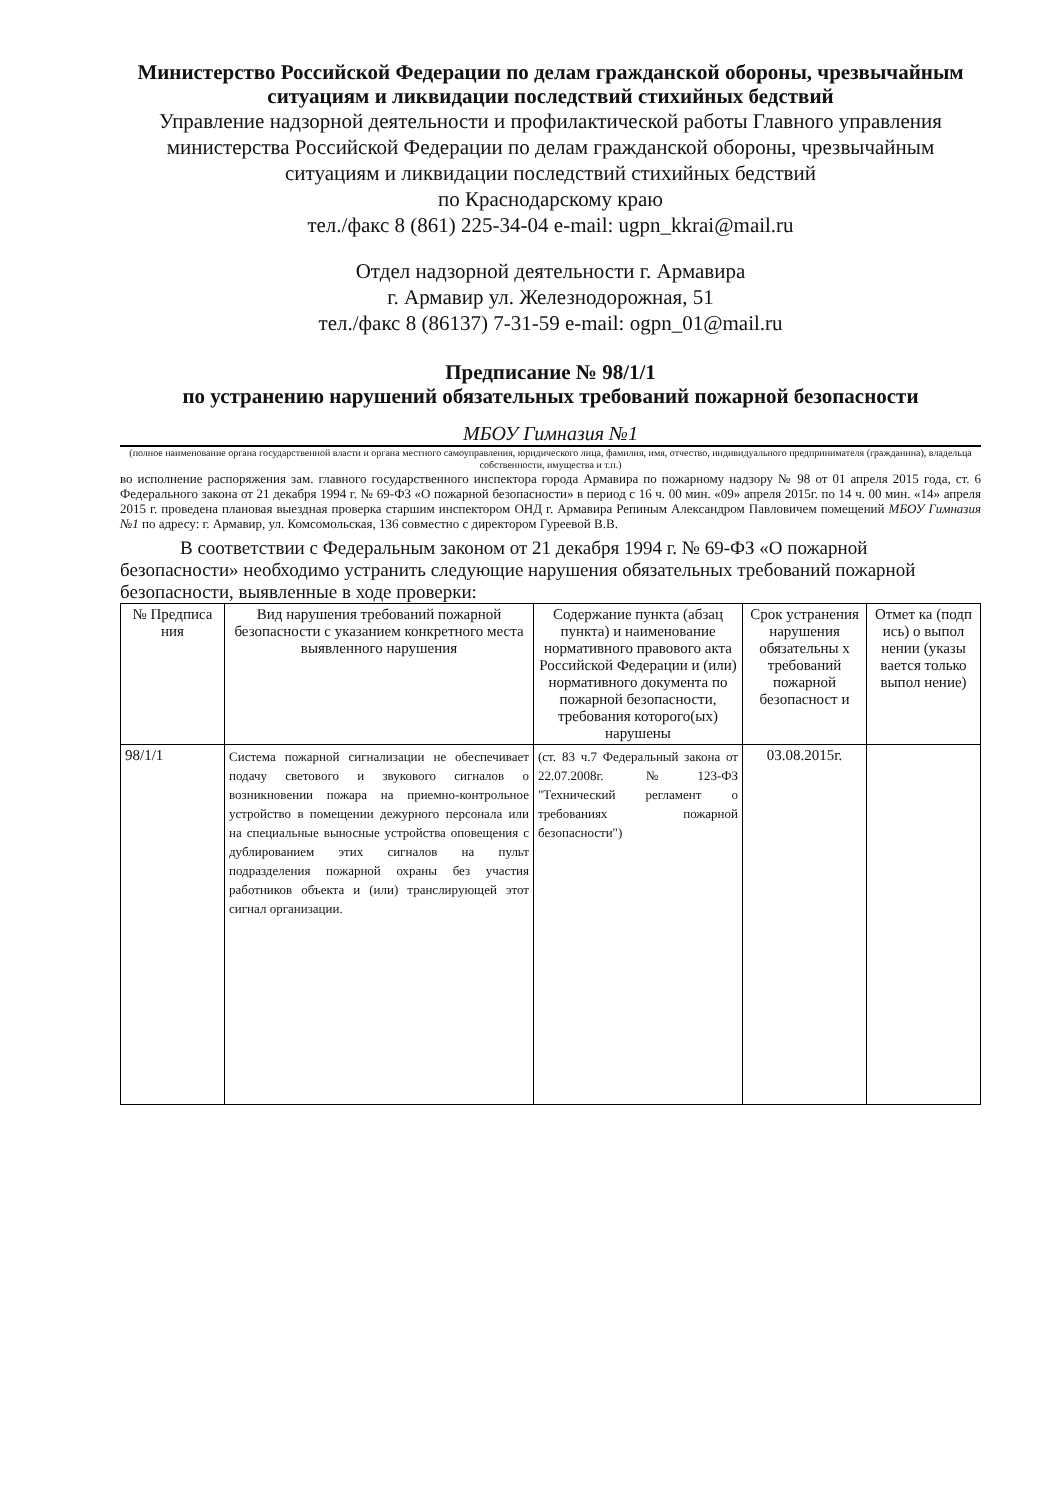Министерство Российской Федерации по делам гражданской обороны, чрезвычайным ситуациям и ликвидации последствий стихийных бедствий
Управление надзорной деятельности и профилактической работы Главного управления министерства Российской Федерации по делам гражданской обороны, чрезвычайным ситуациям и ликвидации последствий стихийных бедствий
по Краснодарскому краю
тел./факс 8 (861) 225-34-04 e-mail: ugpn_kkrai@mail.ru
Отдел надзорной деятельности г. Армавира
г. Армавир ул. Железнодорожная, 51
тел./факс 8 (86137) 7-31-59 e-mail: ogpn_01@mail.ru
Предписание № 98/1/1
по устранению нарушений обязательных требований пожарной безопасности
МБОУ Гимназия №1
(полное наименование органа государственной власти и органа местного самоуправления, юридического лица, фамилия, имя, отчество, индивидуального предпринимателя (гражданина), владельца собственности, имущества и т.п.)
во исполнение распоряжения зам. главного государственного инспектора города Армавира по пожарному надзору № 98 от 01 апреля 2015 года, ст. 6 Федерального закона от 21 декабря 1994 г. № 69-ФЗ «О пожарной безопасности» в период с 16 ч. 00 мин. «09» апреля 2015г. по 14 ч. 00 мин. «14» апреля 2015 г. проведена плановая выездная проверка старшим инспектором ОНД г. Армавира Репиным Александром Павловичем помещений МБОУ Гимназия №1 по адресу: г. Армавир, ул. Комсомольская, 136 совместно с директором Гуреевой В.В.
В соответствии с Федеральным законом от 21 декабря 1994 г. № 69-ФЗ «О пожарной безопасности» необходимо устранить следующие нарушения обязательных требований пожарной безопасности, выявленные в ходе проверки:
| № Предписа ния | Вид нарушения требований пожарной безопасности с указанием конкретного места выявленного нарушения | Содержание пункта (абзац пункта) и наименование нормативного правового акта Российской Федерации и (или) нормативного документа по пожарной безопасности, требования которого(ых) нарушены | Срок устранения нарушения обязательны х требований пожарной безопасност и | Отмет ка (подп ись) о выпол нении (указы вается только выпол нение) |
| --- | --- | --- | --- | --- |
| 98/1/1 | Система пожарной сигнализации не обеспечивает подачу светового и звукового сигналов о возникновении пожара на приемно-контрольное устройство в помещении дежурного персонала или на специальные выносные устройства оповещения с дублированием этих сигналов на пульт подразделения пожарной охраны без участия работников объекта и (или) транслирующей этот сигнал организации. | (ст. 83 ч.7 Федеральный закона от 22.07.2008г. №123-ФЗ "Технический регламент о требованиях пожарной безопасности") | 03.08.2015г. | |